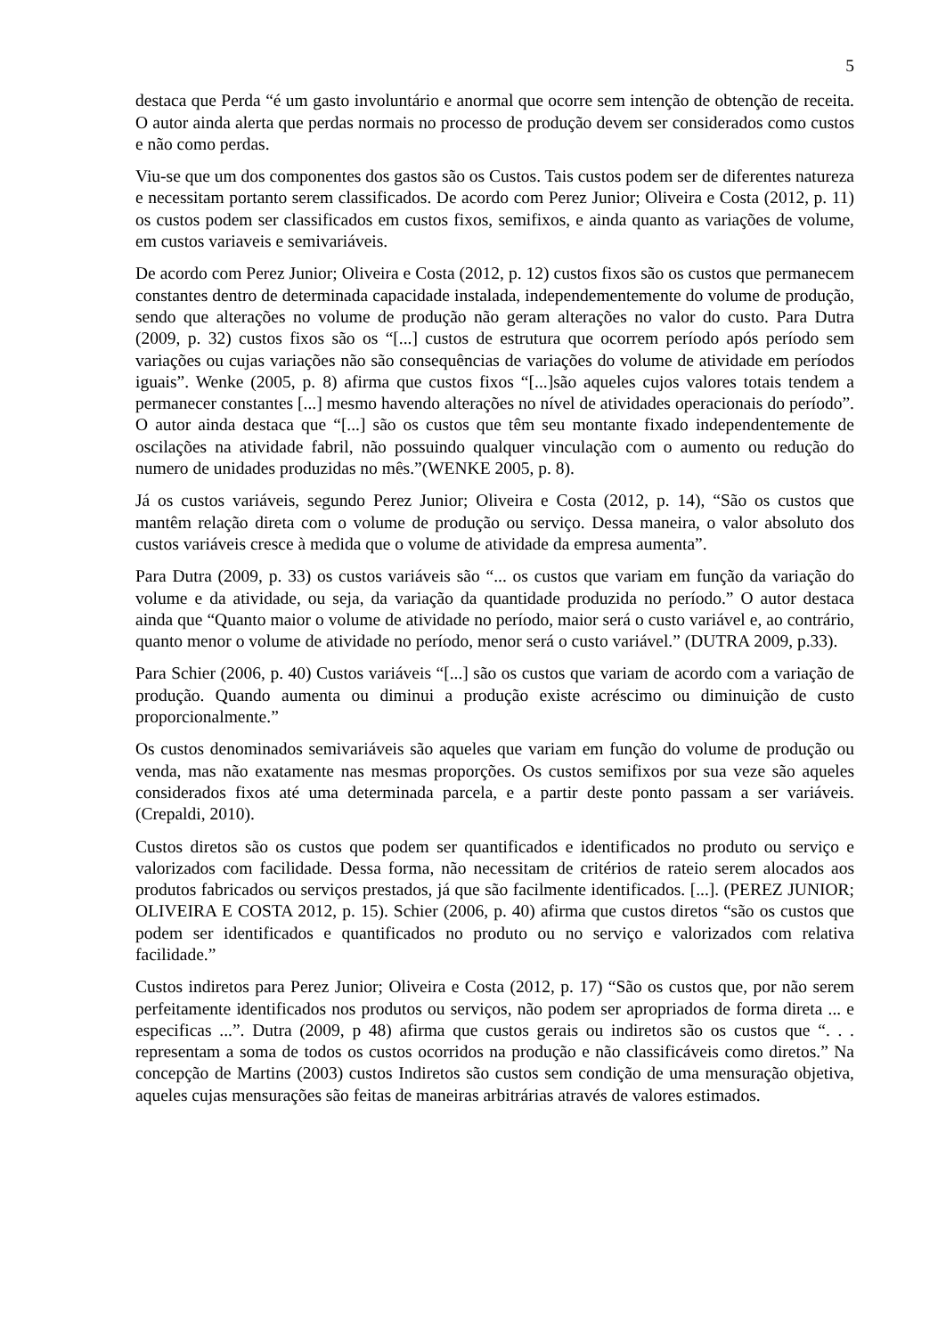5
destaca que Perda “é um gasto involuntário e anormal que ocorre sem intenção de obtenção de receita. O autor ainda alerta que perdas normais no processo de produção devem ser considerados como custos e não como perdas.
Viu-se que um dos componentes dos gastos são os Custos. Tais custos podem ser de diferentes natureza e necessitam portanto serem classificados. De acordo com Perez Junior; Oliveira e Costa (2012, p. 11) os custos podem ser classificados em custos fixos, semifixos, e ainda quanto as variações de volume, em custos variaveis e semivariáveis.
De acordo com Perez Junior; Oliveira e Costa (2012, p. 12) custos fixos são os custos que permanecem constantes dentro de determinada capacidade instalada, independementemente do volume de produção, sendo que alterações no volume de produção não geram alterações no valor do custo. Para Dutra (2009, p. 32) custos fixos são os “[...] custos de estrutura que ocorrem período após período sem variações ou cujas variações não são consequências de variações do volume de atividade em períodos iguais”. Wenke (2005, p. 8) afirma que custos fixos “[...]são aqueles cujos valores totais tendem a permanecer constantes [...] mesmo havendo alterações no nível de atividades operacionais do período”. O autor ainda destaca que “[...] são os custos que têm seu montante fixado independentemente de oscilações na atividade fabril, não possuindo qualquer vinculação com o aumento ou redução do numero de unidades produzidas no mês.”(WENKE 2005, p. 8).
Já os custos variáveis, segundo Perez Junior; Oliveira e Costa (2012, p. 14), “São os custos que mantêm relação direta com o volume de produção ou serviço. Dessa maneira, o valor absoluto dos custos variáveis cresce à medida que o volume de atividade da empresa aumenta”.
Para Dutra (2009, p. 33) os custos variáveis são “... os custos que variam em função da variação do volume e da atividade, ou seja, da variação da quantidade produzida no período.” O autor destaca ainda que “Quanto maior o volume de atividade no período, maior será o custo variável e, ao contrário, quanto menor o volume de atividade no período, menor será o custo variável.” (DUTRA 2009, p.33).
Para Schier (2006, p. 40) Custos variáveis “[...] são os custos que variam de acordo com a variação de produção. Quando aumenta ou diminui a produção existe acréscimo ou diminuição de custo proporcionalmente.”
Os custos denominados semivariáveis são aqueles que variam em função do volume de produção ou venda, mas não exatamente nas mesmas proporções. Os custos semifixos por sua veze são aqueles considerados fixos até uma determinada parcela, e a partir deste ponto passam a ser variáveis. (Crepaldi, 2010).
Custos diretos são os custos que podem ser quantificados e identificados no produto ou serviço e valorizados com facilidade. Dessa forma, não necessitam de critérios de rateio serem alocados aos produtos fabricados ou serviços prestados, já que são facilmente identificados. [...]. (PEREZ JUNIOR; OLIVEIRA E COSTA 2012, p. 15). Schier (2006, p. 40) afirma que custos diretos “são os custos que podem ser identificados e quantificados no produto ou no serviço e valorizados com relativa facilidade.”
Custos indiretos para Perez Junior; Oliveira e Costa (2012, p. 17) “São os custos que, por não serem perfeitamente identificados nos produtos ou serviços, não podem ser apropriados de forma direta ... e especificas ...”. Dutra (2009, p 48) afirma que custos gerais ou indiretos são os custos que “. . . representam a soma de todos os custos ocorridos na produção e não classificáveis como diretos.” Na concepção de Martins (2003) custos Indiretos são custos sem condição de uma mensuração objetiva, aqueles cujas mensurações são feitas de maneiras arbitrárias através de valores estimados.